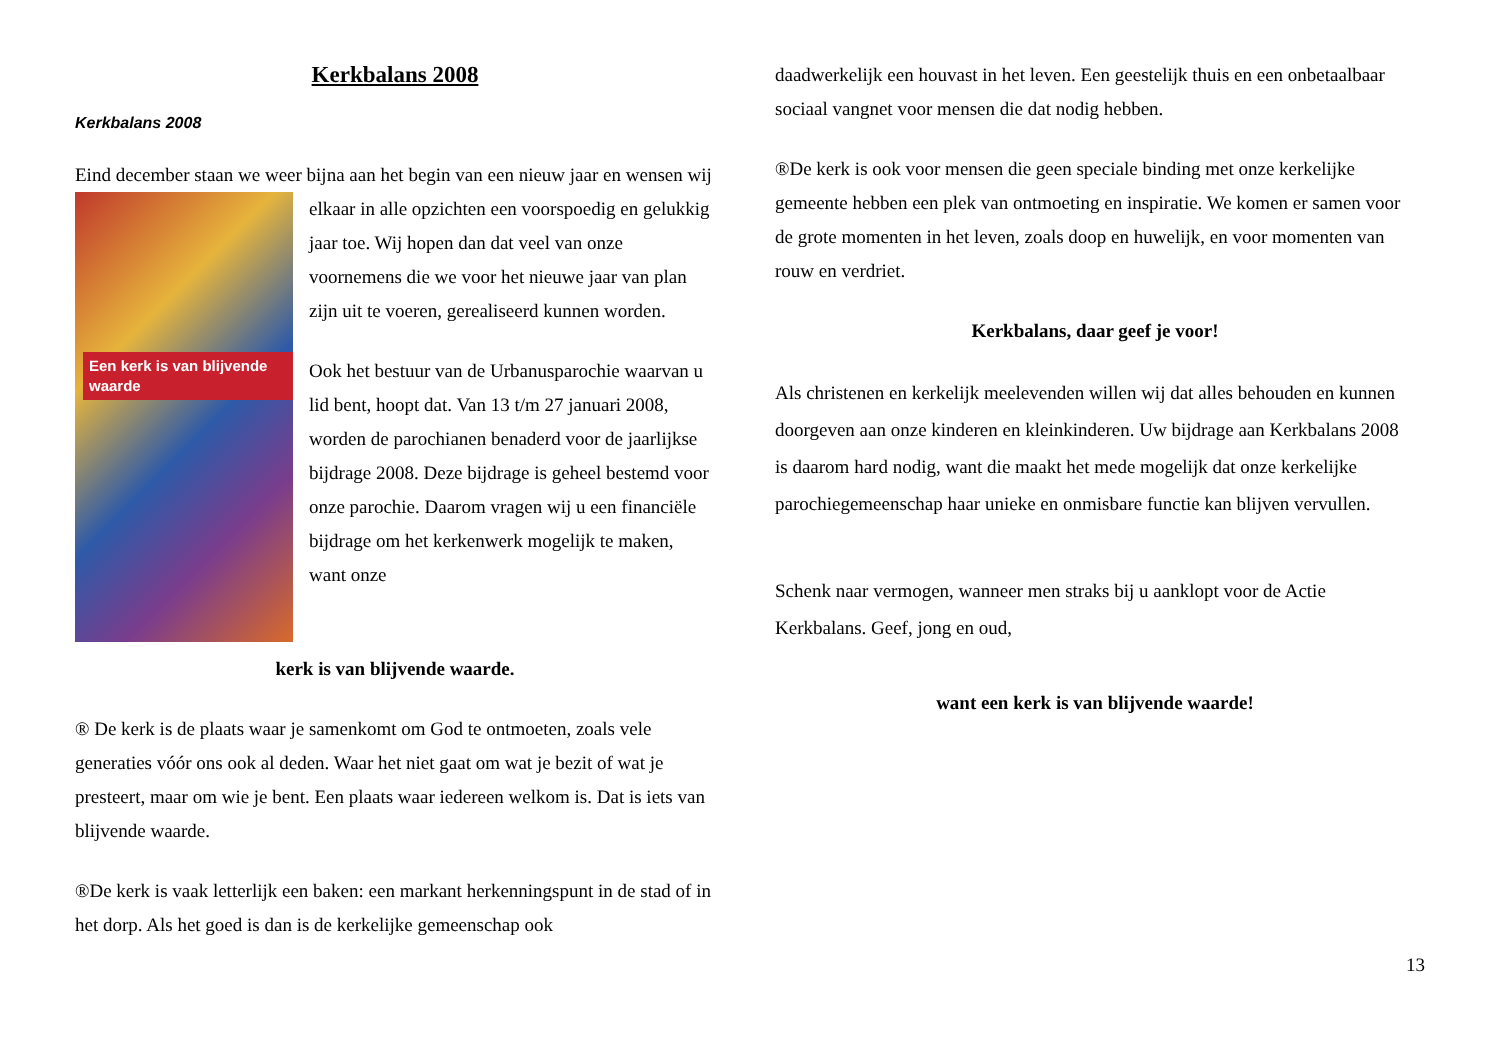Kerkbalans 2008
Kerkbalans 2008
Eind december staan we weer bijna aan het begin van een nieuw jaar en Een kerk is van blijvende waarde wensen wij elkaar in alle opzichten een voorspoedig en gelukkig jaar toe. Wij hopen dan dat veel van onze voornemens die we voor het nieuwe jaar van plan zijn uit te voeren, gerealiseerd kunnen worden.
Ook het bestuur van de Urbanusparochie waarvan u lid bent, hoopt dat. Van 13 t/m 27 januari 2008, worden de parochianen benaderd voor de jaarlijkse bijdrage 2008. Deze bijdrage is geheel bestemd voor onze parochie. Daarom vragen wij u een financiële bijdrage om het kerkenwerk mogelijk te maken, want onze
kerk is van blijvende waarde.
® De kerk is de plaats waar je samenkomt om God te ontmoeten, zoals vele generaties vóór ons ook al deden. Waar het niet gaat om wat je bezit of wat je presteert, maar om wie je bent. Een plaats waar iedereen welkom is. Dat is iets van blijvende waarde.
®De kerk is vaak letterlijk een baken: een markant herkenningspunt in de stad of in het dorp. Als het goed is dan is de kerkelijke gemeenschap ook
daadwerkelijk een houvast in het leven. Een geestelijk thuis en een onbetaalbaar sociaal vangnet voor mensen die dat nodig hebben.
®De kerk is ook voor mensen die geen speciale binding met onze kerkelijke gemeente hebben een plek van ontmoeting en inspiratie. We komen er samen voor de grote momenten in het leven, zoals doop en huwelijk, en voor momenten van rouw en verdriet.
Kerkbalans, daar geef je voor!
Als christenen en kerkelijk meelevenden willen wij dat alles behouden en kunnen doorgeven aan onze kinderen en kleinkinderen. Uw bijdrage aan Kerkbalans 2008 is daarom hard nodig, want die maakt het mede mogelijk dat onze kerkelijke parochiegemeenschap haar unieke en onmisbare functie kan blijven vervullen.
Schenk naar vermogen, wanneer men straks bij u aanklopt voor de Actie Kerkbalans. Geef, jong en oud,
want een kerk is van blijvende waarde!
13